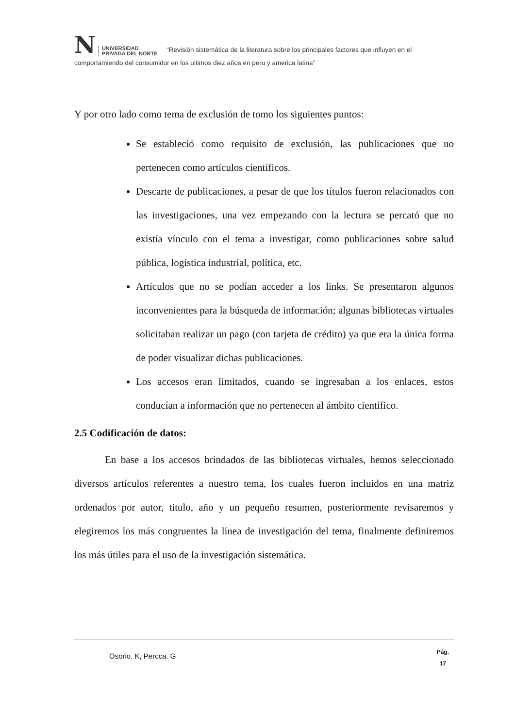N UNIVERSIDAD
PRIVADA DEL NORTE “Revisión sistemática de la literatura sobre los principales factores que influyen en el comportamiendo del consumidor en los ultimos diez años en peru y america latina”
Y por otro lado como tema de exclusión de tomo los siguientes puntos:
Se estableció como requisito de exclusión, las publicaciones que no pertenecen como artículos científicos.
Descarte de publicaciones, a pesar de que los títulos fueron relacionados con las investigaciones, una vez empezando con la lectura se percató que no existía vínculo con el tema a investigar, como publicaciones sobre salud pública, logística industrial, política, etc.
Artículos que no se podían acceder a los links. Se presentaron algunos inconvenientes para la búsqueda de información; algunas bibliotecas virtuales solicitaban realizar un pago (con tarjeta de crédito) ya que era la única forma de poder visualizar dichas publicaciones.
Los accesos eran limitados, cuando se ingresaban a los enlaces, estos conducían a información que no pertenecen al ámbito científico.
2.5 Codificación de datos:
En base a los accesos brindados de las bibliotecas virtuales, hemos seleccionado diversos artículos referentes a nuestro tema, los cuales fueron incluidos en una matriz ordenados por autor, titulo, año y un pequeño resumen, posteriormente revisaremos y elegiremos los más congruentes la línea de investigación del tema, finalmente definiremos los más útiles para el uso de la investigación sistemática.
Osorio. K, Percca. G Pág.
17